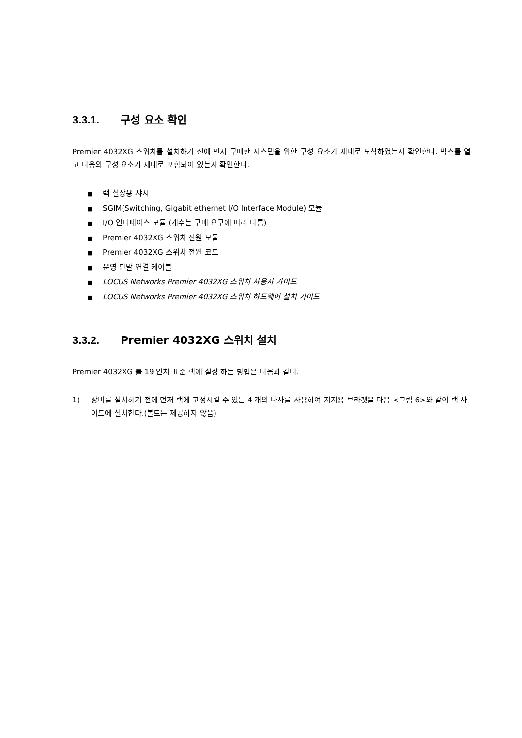3.3.1. 구성 요소 확인
Premier 4032XG 스위치를 설치하기 전에 먼저 구매한 시스템을 위한 구성 요소가 제대로 도착하였는지 확인한다. 박스를 열고 다음의 구성 요소가 제대로 포함되어 있는지 확인한다.
■ 랙 실장용 샤시
■ SGIM(Switching, Gigabit ethernet I/O Interface Module) 모듈
■ I/O 인터페이스 모듈 (개수는 구매 요구에 따라 다름)
■ Premier 4032XG 스위치 전원 모듈
■ Premier 4032XG 스위치 전원 코드
■ 운영 단말 연결 케이블
■ LOCUS Networks Premier 4032XG 스위치 사용자 가이드
■ LOCUS Networks Premier 4032XG 스위치 하드웨어 설치 가이드
3.3.2. Premier 4032XG 스위치 설치
Premier 4032XG 를 19 인치 표준 랙에 실장 하는 방법은 다음과 같다.
1) 장비를 설치하기 전에 먼저 랙에 고정시킬 수 있는 4 개의 나사를 사용하여 지지용 브라켓을 다음 <그림 6>와 같이 랙 사이드에 설치한다.(볼트는 제공하지 않음)